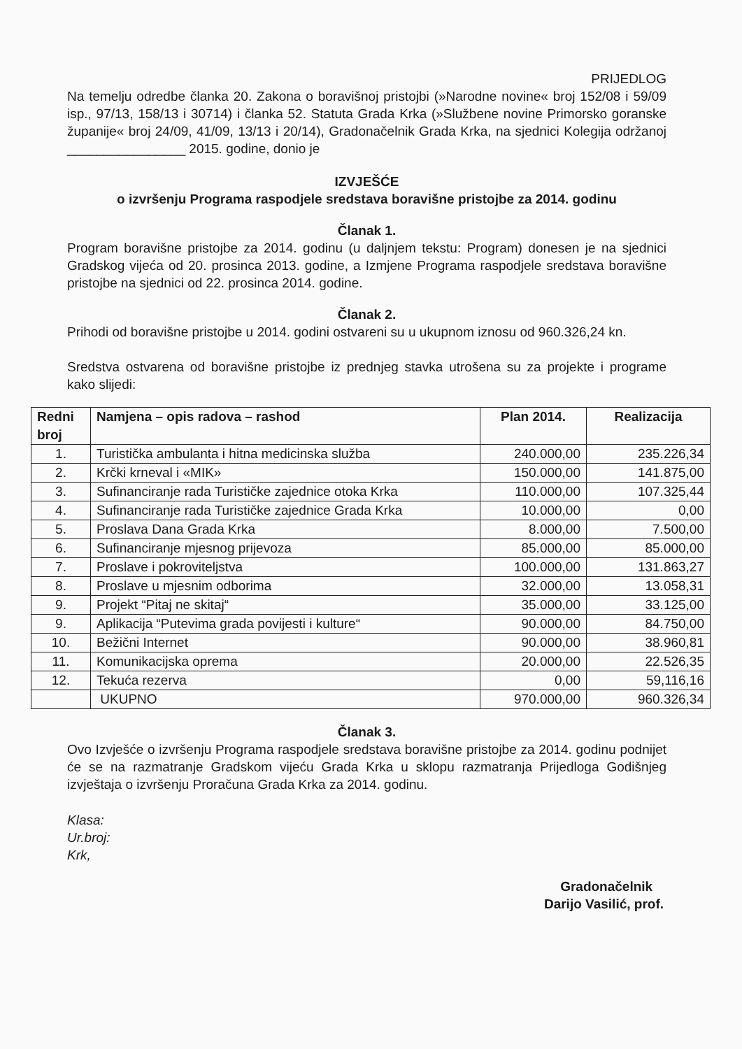PRIJEDLOG
Na temelju odredbe članka 20. Zakona o boravišnoj pristojbi (»Narodne novine« broj 152/08 i 59/09 isp., 97/13, 158/13 i 30714) i članka 52. Statuta Grada Krka (»Službene novine Primorsko goranske županije« broj 24/09, 41/09, 13/13 i 20/14), Gradonačelnik Grada Krka, na sjednici Kolegija održanoj ________________ 2015. godine, donio je
IZVJEŠĆE
o izvršenju Programa raspodjele sredstava boravišne pristojbe za 2014. godinu
Članak 1.
Program boravišne pristojbe za 2014. godinu (u daljnjem tekstu: Program) donesen je na sjednici Gradskog vijeća od 20. prosinca 2013. godine, a Izmjene Programa raspodjele sredstava boravišne pristojbe na sjednici od 22. prosinca 2014. godine.
Članak 2.
Prihodi od boravišne pristojbe u 2014. godini ostvareni su u ukupnom iznosu od 960.326,24 kn.
Sredstva ostvarena od boravišne pristojbe iz prednjeg stavka utrošena su za projekte i programe kako slijedi:
| Redni broj | Namjena – opis radova – rashod | Plan 2014. | Realizacija |
| --- | --- | --- | --- |
| 1. | Turistička ambulanta i hitna medicinska služba | 240.000,00 | 235.226,34 |
| 2. | Krčki krneval i «MIK» | 150.000,00 | 141.875,00 |
| 3. | Sufinanciranje rada Turističke zajednice otoka Krka | 110.000,00 | 107.325,44 |
| 4. | Sufinanciranje rada Turističke zajednice Grada Krka | 10.000,00 | 0,00 |
| 5. | Proslava Dana Grada Krka | 8.000,00 | 7.500,00 |
| 6. | Sufinanciranje mjesnog prijevoza | 85.000,00 | 85.000,00 |
| 7. | Proslave i pokroviteljstva | 100.000,00 | 131.863,27 |
| 8. | Proslave u mjesnim odborima | 32.000,00 | 13.058,31 |
| 9. | Projekt “Pitaj ne skitaj“ | 35.000,00 | 33.125,00 |
| 9. | Aplikacija “Putevima grada povijesti i kulture“ | 90.000,00 | 84.750,00 |
| 10. | Bežični Internet | 90.000,00 | 38.960,81 |
| 11. | Komunikacijska oprema | 20.000,00 | 22.526,35 |
| 12. | Tekuća rezerva | 0,00 | 59,116,16 |
| | UKUPNO | 970.000,00 | 960.326,34 |
Članak 3.
Ovo Izvješće o izvršenju Programa raspodjele sredstava boravišne pristojbe za 2014. godinu podnijet će se na razmatranje Gradskom vijeću Grada Krka u sklopu razmatranja Prijedloga Godišnjeg izvještaja o izvršenju Proračuna Grada Krka za 2014. godinu.
Klasa:
Ur.broj:
Krk,
Gradonačelnik
Darijo Vasilić, prof.